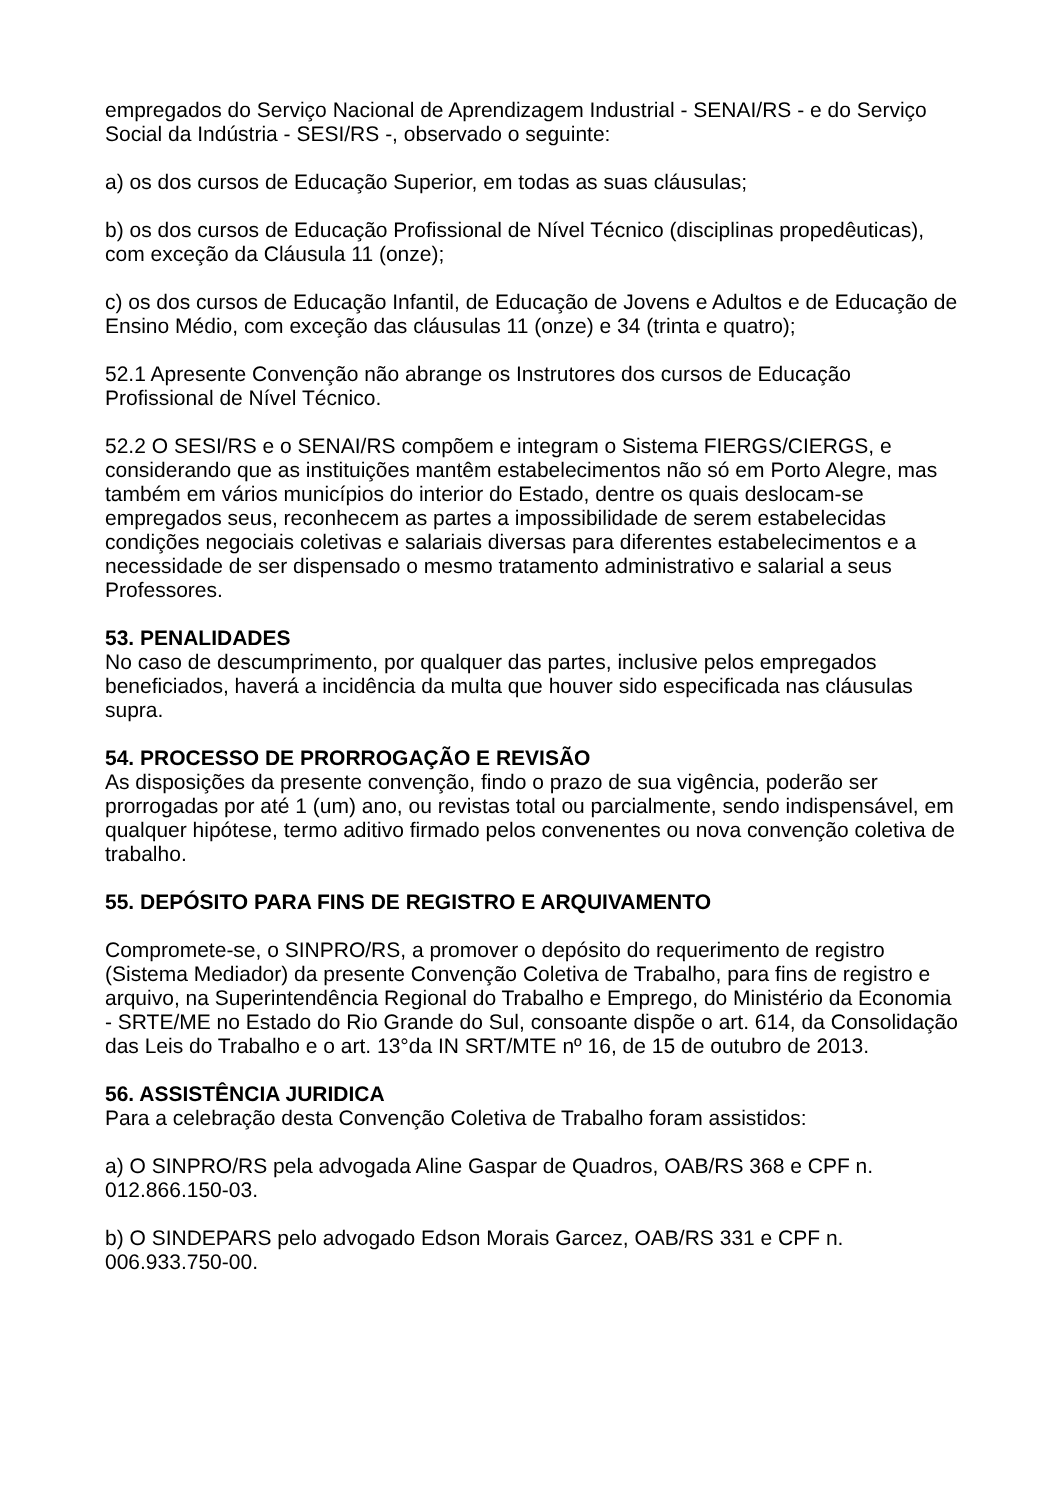empregados do Serviço Nacional de Aprendizagem Industrial - SENAI/RS - e do Serviço Social da Indústria - SESI/RS -, observado o seguinte:
a) os dos cursos de Educação Superior, em todas as suas cláusulas;
b) os dos cursos de Educação Profissional de Nível Técnico (disciplinas propedêuticas), com exceção da Cláusula 11 (onze);
c) os dos cursos de Educação Infantil, de Educação de Jovens e Adultos e de Educação de Ensino Médio, com exceção das cláusulas 11 (onze) e 34 (trinta e quatro);
52.1 Apresente Convenção não abrange os Instrutores dos cursos de Educação Profissional de Nível Técnico.
52.2 O SESI/RS e o SENAI/RS compõem e integram o Sistema FIERGS/CIERGS, e considerando que as instituições mantêm estabelecimentos não só em Porto Alegre, mas também em vários municípios do interior do Estado, dentre os quais deslocam-se empregados seus, reconhecem as partes a impossibilidade de serem estabelecidas condições negociais coletivas e salariais diversas para diferentes estabelecimentos e a necessidade de ser dispensado o mesmo tratamento administrativo e salarial a seus Professores.
53. PENALIDADES
No caso de descumprimento, por qualquer das partes, inclusive pelos empregados beneficiados, haverá a incidência da multa que houver sido especificada nas cláusulas supra.
54. PROCESSO DE PRORROGAÇÃO E REVISÃO
As disposições da presente convenção, findo o prazo de sua vigência, poderão ser prorrogadas por até 1 (um) ano, ou revistas total ou parcialmente, sendo indispensável, em qualquer hipótese, termo aditivo firmado pelos convenentes ou nova convenção coletiva de trabalho.
55. DEPÓSITO PARA FINS DE REGISTRO E ARQUIVAMENTO
Compromete-se, o SINPRO/RS, a promover o depósito do requerimento de registro (Sistema Mediador) da presente Convenção Coletiva de Trabalho, para fins de registro e arquivo, na Superintendência Regional do Trabalho e Emprego, do Ministério da Economia - SRTE/ME no Estado do Rio Grande do Sul, consoante dispõe o art. 614, da Consolidação das Leis do Trabalho e o art. 13°da IN SRT/MTE nº 16, de 15 de outubro de 2013.
56. ASSISTÊNCIA JURIDICA
Para a celebração desta Convenção Coletiva de Trabalho foram assistidos:
a) O SINPRO/RS pela advogada Aline Gaspar de Quadros, OAB/RS 368 e CPF n. 012.866.150-03.
b) O SINDEPARS pelo advogado Edson Morais Garcez, OAB/RS 331 e CPF n. 006.933.750-00.